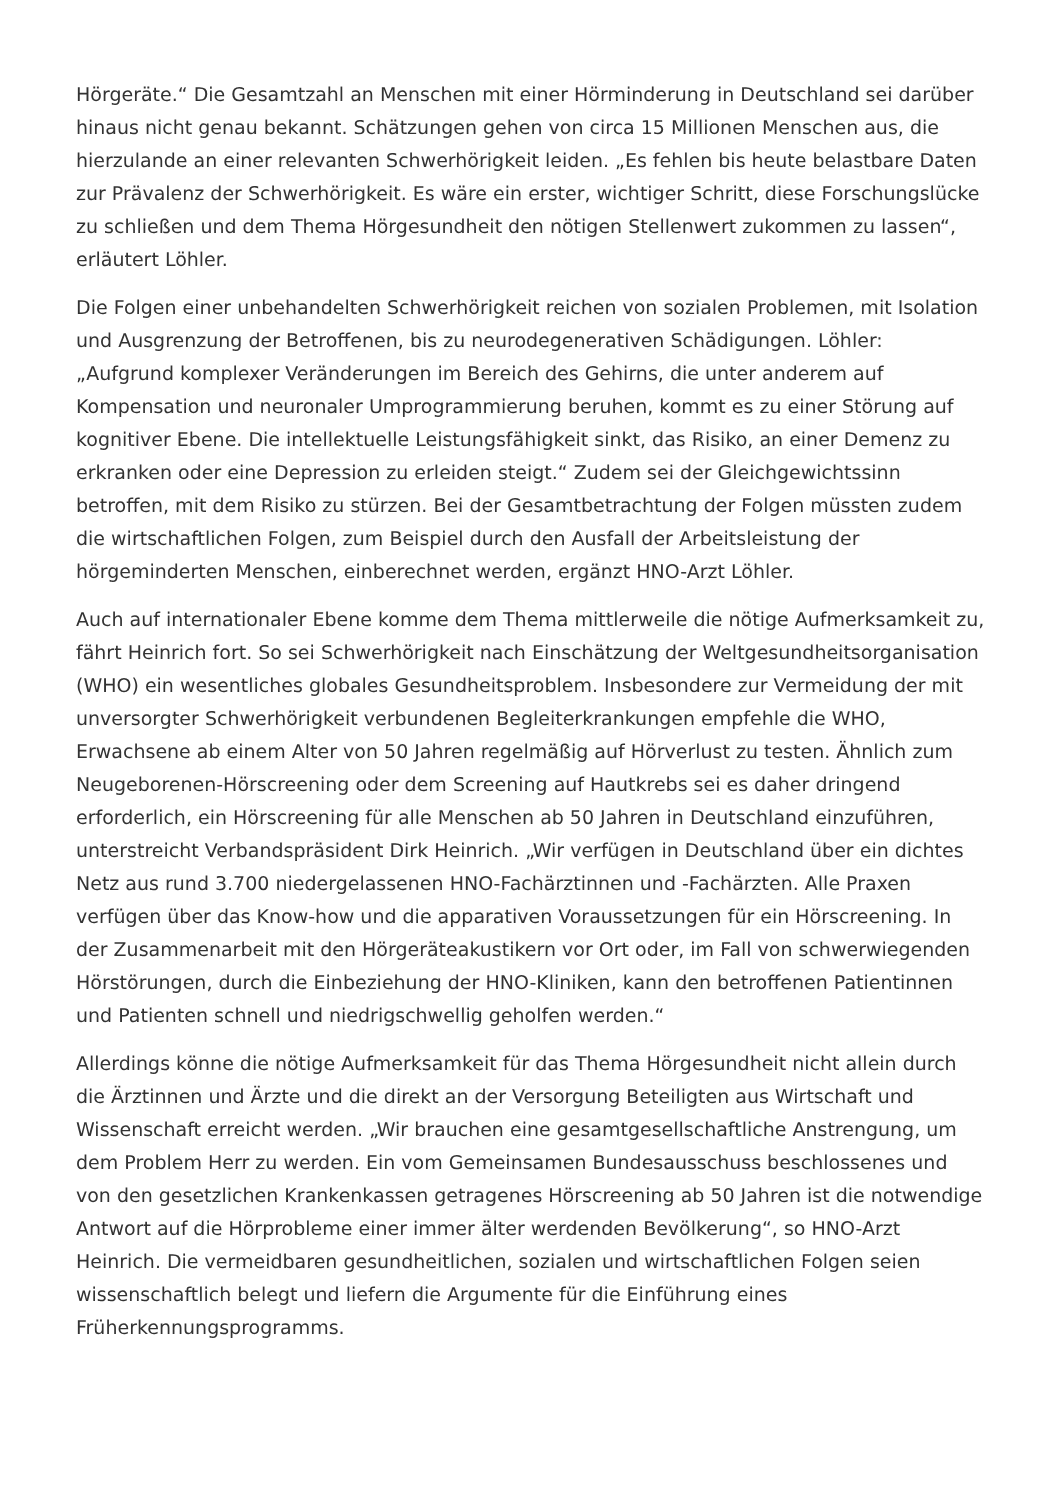Hörgeräte.“ Die Gesamtzahl an Menschen mit einer Hörminderung in Deutschland sei darüber hinaus nicht genau bekannt. Schätzungen gehen von circa 15 Millionen Menschen aus, die hierzulande an einer relevanten Schwerhörigkeit leiden. „Es fehlen bis heute belastbare Daten zur Prävalenz der Schwerhörigkeit. Es wäre ein erster, wichtiger Schritt, diese Forschungslücke zu schließen und dem Thema Hörgesundheit den nötigen Stellenwert zukommen zu lassen“, erläutert Löhler.
Die Folgen einer unbehandelten Schwerhörigkeit reichen von sozialen Problemen, mit Isolation und Ausgrenzung der Betroffenen, bis zu neurodegenerativen Schädigungen. Löhler: „Aufgrund komplexer Veränderungen im Bereich des Gehirns, die unter anderem auf Kompensation und neuronaler Umprogrammierung beruhen, kommt es zu einer Störung auf kognitiver Ebene. Die intellektuelle Leistungsfähigkeit sinkt, das Risiko, an einer Demenz zu erkranken oder eine Depression zu erleiden steigt.“ Zudem sei der Gleichgewichtssinn betroffen, mit dem Risiko zu stürzen. Bei der Gesamtbetrachtung der Folgen müssten zudem die wirtschaftlichen Folgen, zum Beispiel durch den Ausfall der Arbeitsleistung der hörgeminderten Menschen, einberechnet werden, ergänzt HNO-Arzt Löhler.
Auch auf internationaler Ebene komme dem Thema mittlerweile die nötige Aufmerksamkeit zu, fährt Heinrich fort. So sei Schwerhörigkeit nach Einschätzung der Weltgesundheitsorganisation (WHO) ein wesentliches globales Gesundheitsproblem. Insbesondere zur Vermeidung der mit unversorgter Schwerhörigkeit verbundenen Begleiterkrankungen empfehle die WHO, Erwachsene ab einem Alter von 50 Jahren regelmäßig auf Hörverlust zu testen. Ähnlich zum Neugeborenen-Hörscreening oder dem Screening auf Hautkrebs sei es daher dringend erforderlich, ein Hörscreening für alle Menschen ab 50 Jahren in Deutschland einzuführen, unterstreicht Verbandspräsident Dirk Heinrich. „Wir verfügen in Deutschland über ein dichtes Netz aus rund 3.700 niedergelassenen HNO-Fachärztinnen und -Fachärzten. Alle Praxen verfügen über das Know-how und die apparativen Voraussetzungen für ein Hörscreening. In der Zusammenarbeit mit den Hörgeräteakustikern vor Ort oder, im Fall von schwerwiegenden Hörstörungen, durch die Einbeziehung der HNO-Kliniken, kann den betroffenen Patientinnen und Patienten schnell und niedrigschwellig geholfen werden.“
Allerdings könne die nötige Aufmerksamkeit für das Thema Hörgesundheit nicht allein durch die Ärztinnen und Ärzte und die direkt an der Versorgung Beteiligten aus Wirtschaft und Wissenschaft erreicht werden. „Wir brauchen eine gesamtgesellschaftliche Anstrengung, um dem Problem Herr zu werden. Ein vom Gemeinsamen Bundesausschuss beschlossenes und von den gesetzlichen Krankenkassen getragenes Hörscreening ab 50 Jahren ist die notwendige Antwort auf die Hörprobleme einer immer älter werdenden Bevölkerung“, so HNO-Arzt Heinrich. Die vermeidbaren gesundheitlichen, sozialen und wirtschaftlichen Folgen seien wissenschaftlich belegt und liefern die Argumente für die Einführung eines Früherkennungsprogramms.